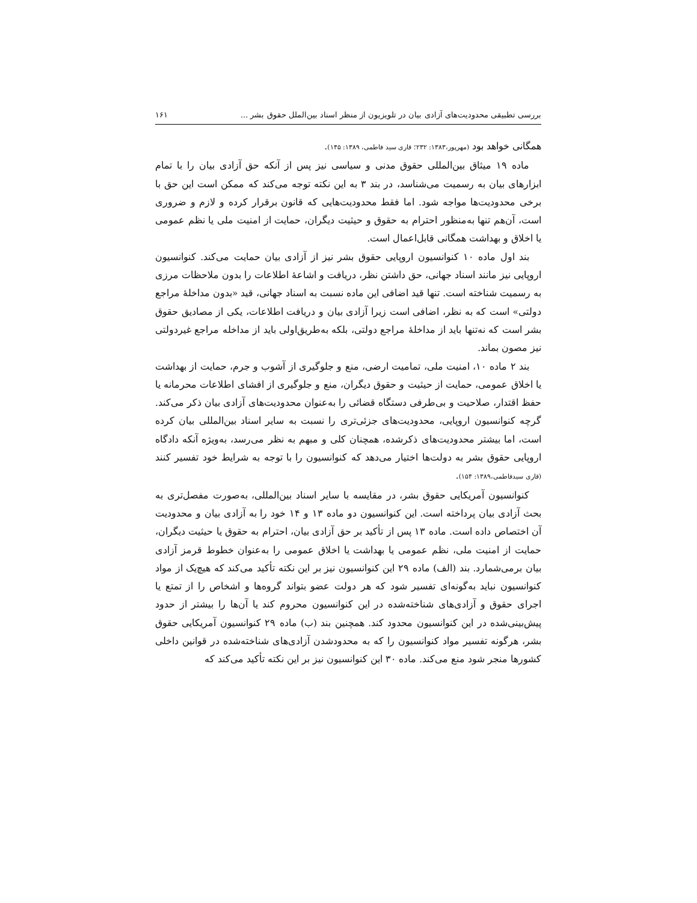بررسی تطبیقی محدودیت‌های آزادی بیان در تلویزیون از منظر اسناد بین‌الملل حقوق بشر ... ۱۶۱
همگانی خواهد بود (مهرپور،۱۳۸۳: ۲۳۲؛ قاری سید فاطمی، ۱۳۸۹: ۱۴۵).
ماده ۱۹ میثاق بین‌المللی حقوق مدنی و سیاسی نیز پس از آنکه حق آزادی بیان را با تمام ابزارهای بیان به رسمیت می‌شناسد، در بند ۳ به این نکته توجه می‌کند که ممکن است این حق با برخی محدودیت‌ها مواجه شود. اما فقط محدودیت‌هایی که قانون برقرار کرده و لازم و ضروری است، آن‌هم تنها به‌منظور احترام به حقوق و حیثیت دیگران، حمایت از امنیت ملی یا نظم عمومی یا اخلاق و بهداشت همگانی قابل‌اعمال است.
بند اول ماده ۱۰ کنوانسیون اروپایی حقوق بشر نیز از آزادی بیان حمایت می‌کند. کنوانسیون اروپایی نیز مانند اسناد جهانی، حق داشتن نظر، دریافت و اشاعهٔ اطلاعات را بدون ملاحظات مرزی به رسمیت شناخته است. تنها قید اضافی این ماده نسبت به اسناد جهانی، قید «بدون مداخلهٔ مراجع دولتی» است که به نظر، اضافی است زیرا آزادی بیان و دریافت اطلاعات، یکی از مصادیق حقوق بشر است که نه‌تنها باید از مداخلهٔ مراجع دولتی، بلکه به‌طریق‌اولی باید از مداخله مراجع غیردولتی نیز مصون بماند.
بند ۲ ماده ۱۰، امنیت ملی، تمامیت ارضی، منع و جلوگیری از آشوب و جرم، حمایت از بهداشت یا اخلاق عمومی، حمایت از حیثیت و حقوق دیگران، منع و جلوگیری از افشای اطلاعات محرمانه یا حفظ اقتدار، صلاحیت و بی‌طرفی دستگاه قضائی را به‌عنوان محدودیت‌های آزادی بیان ذکر می‌کند. گرچه کنوانسیون اروپایی، محدودیت‌های جزئی‌تری را نسبت به سایر اسناد بین‌المللی بیان کرده است، اما بیشتر محدودیت‌های ذکرشده، همچنان کلی و مبهم به نظر می‌رسد، به‌ویژه آنکه دادگاه اروپایی حقوق بشر به دولت‌ها اختیار می‌دهد که کنوانسیون را با توجه به شرایط خود تفسیر کنند (قاری سیدفاطمی،۱۳۸۹: ۱۵۴).
کنوانسیون آمریکایی حقوق بشر، در مقایسه با سایر اسناد بین‌المللی، به‌صورت مفصل‌تری به بحث آزادی بیان پرداخته است. این کنوانسیون دو ماده ۱۳ و ۱۴ خود را به آزادی بیان و محدودیت آن اختصاص داده است. ماده ۱۳ پس از تأکید بر حق آزادی بیان، احترام به حقوق یا حیثیت دیگران، حمایت از امنیت ملی، نظم عمومی یا بهداشت یا اخلاق عمومی را به‌عنوان خطوط قرمز آزادی بیان برمی‌شمارد. بند (الف) ماده ۲۹ این کنوانسیون نیز بر این نکته تأکید می‌کند که هیچ‌یک از مواد کنوانسیون نباید به‌گونه‌ای تفسیر شود که هر دولت عضو بتواند گروه‌ها و اشخاص را از تمتع یا اجرای حقوق و آزادی‌های شناخته‌شده در این کنوانسیون محروم کند یا آن‌ها را بیشتر از حدود پیش‌بینی‌شده در این کنوانسیون محدود کند. همچنین بند (ب) ماده ۲۹ کنوانسیون آمریکایی حقوق بشر، هرگونه تفسیر مواد کنوانسیون را که به محدودشدن آزادی‌های شناخته‌شده در قوانین داخلی کشورها منجر شود منع می‌کند. ماده ۳۰ این کنوانسیون نیز بر این نکته تأکید می‌کند که